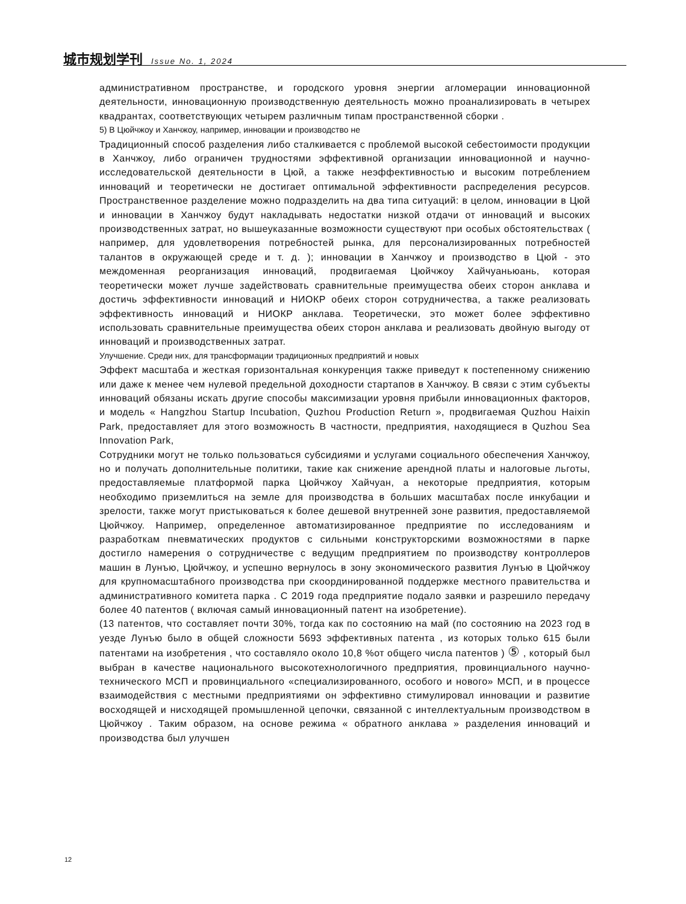城市规划学刊 Issue No. 1, 2024
административном пространстве, и городского уровня энергии агломерации инновационной деятельности, инновационную производственную деятельность можно проанализировать в четырех квадрантах, соответствующих четырем различным типам пространственной сборки .
5) В Цюйчжоу и Ханчжоу, например, инновации и производство не
Традиционный способ разделения либо сталкивается с проблемой высокой себестоимости продукции в Ханчжоу, либо ограничен трудностями эффективной организации инновационной и научно-исследовательской деятельности в Цюй, а также неэффективностью и высоким потреблением инноваций и теоретически не достигает оптимальной эффективности распределения ресурсов. Пространственное разделение можно подразделить на два типа ситуаций: в целом, инновации в Цюй и инновации в Ханчжоу будут накладывать недостатки низкой отдачи от инноваций и высоких производственных затрат, но вышеуказанные возможности существуют при особых обстоятельствах ( например, для удовлетворения потребностей рынка, для персонализированных потребностей талантов в окружающей среде и т. д. ); инновации в Ханчжоу и производство в Цюй - это междоменная реорганизация инноваций, продвигаемая Цюйчжоу Хайчуаньюань, которая теоретически может лучше задействовать сравнительные преимущества обеих сторон анклава и достичь эффективности инноваций и НИОКР обеих сторон сотрудничества, а также реализовать эффективность инноваций и НИОКР анклава. Теоретически, это может более эффективно использовать сравнительные преимущества обеих сторон анклава и реализовать двойную выгоду от инноваций и производственных затрат.
Улучшение. Среди них, для трансформации традиционных предприятий и новых
Эффект масштаба и жесткая горизонтальная конкуренция также приведут к постепенному снижению или даже к менее чем нулевой предельной доходности стартапов в Ханчжоу. В связи с этим субъекты инноваций обязаны искать другие способы максимизации уровня прибыли инновационных факторов, и модель « Hangzhou Startup Incubation, Quzhou Production Return », продвигаемая Quzhou Haixin Park, предоставляет для этого возможность В частности, предприятия, находящиеся в Quzhou Sea Innovation Park,
Сотрудники могут не только пользоваться субсидиями и услугами социального обеспечения Ханчжоу, но и получать дополнительные политики, такие как снижение арендной платы и налоговые льготы, предоставляемые платформой парка Цюйчжоу Хайчуан, а некоторые предприятия, которым необходимо приземлиться на земле для производства в больших масштабах после инкубации и зрелости, также могут пристыковаться к более дешевой внутренней зоне развития, предоставляемой Цюйчжоу. Например, определенное автоматизированное предприятие по исследованиям и разработкам пневматических продуктов с сильными конструкторскими возможностями в парке достигло намерения о сотрудничестве с ведущим предприятием по производству контроллеров машин в Лунъю, Цюйчжоу, и успешно вернулось в зону экономического развития Лунъю в Цюйчжоу для крупномасштабного производства при скоординированной поддержке местного правительства и административного комитета парка . С 2019 года предприятие подало заявки и разрешило передачу более 40 патентов ( включая самый инновационный патент на изобретение).
(13 патентов, что составляет почти 30%, тогда как по состоянию на май (по состоянию на 2023 год в уезде Лунъю было в общей сложности 5693 эффективных патента , из которых только 615 были патентами на изобретения , что составляло около 10,8 %от общего числа патентов ) ⑤ , который был выбран в качестве национального высокотехнологичного предприятия, провинциального научно-технического МСП и провинциального «специализированного, особого и нового» МСП, и в процессе взаимодействия с местными предприятиями он эффективно стимулировал инновации и развитие восходящей и нисходящей промышленной цепочки, связанной с интеллектуальным производством в Цюйчжоу . Таким образом, на основе режима « обратного анклава » разделения инноваций и производства был улучшен
12